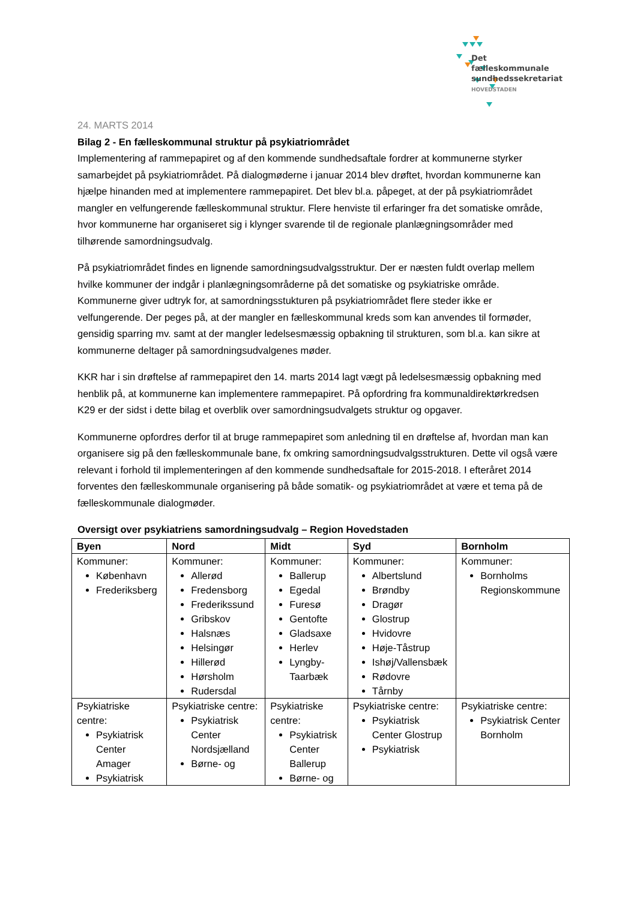Det
fælleskommunale
sundhedssekretariat
HOVEDSTADEN
24. MARTS 2014
Bilag 2 - En fælleskommunal struktur på psykiatriområdet
Implementering af rammepapiret og af den kommende sundhedsaftale fordrer at kommunerne styrker samarbejdet på psykiatriområdet. På dialogmøderne i januar 2014 blev drøftet, hvordan kommunerne kan hjælpe hinanden med at implementere rammepapiret. Det blev bl.a. påpeget, at der på psykiatriområdet mangler en velfungerende fælleskommunal struktur. Flere henviste til erfaringer fra det somatiske område, hvor kommunerne har organiseret sig i klynger svarende til de regionale planlægningsområder med tilhørende samordningsudvalg.
På psykiatriområdet findes en lignende samordningsudvalgsstruktur. Der er næsten fuldt overlap mellem hvilke kommuner der indgår i planlægningsområderne på det somatiske og psykiatriske område. Kommunerne giver udtryk for, at samordningsstukturen på psykiatriområdet flere steder ikke er velfungerende. Der peges på, at der mangler en fælleskommunal kreds som kan anvendes til formøder, gensidig sparring mv. samt at der mangler ledelsesmæssig opbakning til strukturen, som bl.a. kan sikre at kommunerne deltager på samordningsudvalgenes møder.
KKR har i sin drøftelse af rammepapiret den 14. marts 2014 lagt vægt på ledelsesmæssig opbakning med henblik på, at kommunerne kan implementere rammepapiret. På opfordring fra kommunaldirektørkredsen K29 er der sidst i dette bilag et overblik over samordningsudvalgets struktur og opgaver.
Kommunerne opfordres derfor til at bruge rammepapiret som anledning til en drøftelse af, hvordan man kan organisere sig på den fælleskommunale bane, fx omkring samordningsudvalgsstrukturen. Dette vil også være relevant i forhold til implementeringen af den kommende sundhedsaftale for 2015-2018. I efteråret 2014 forventes den fælleskommunale organisering på både somatik- og psykiatriområdet at være et tema på de fælleskommunale dialogmøder.
Oversigt over psykiatriens samordningsudvalg – Region Hovedstaden
| Byen | Nord | Midt | Syd | Bornholm |
| --- | --- | --- | --- | --- |
| Kommuner: København Frederiksberg | Kommuner: Allerød Fredensborg Frederikssund Gribskov Halsnæs Helsingør Hillerød Hørsholm Rudersdal | Kommuner: Ballerup Egedal Furesø Gentofte Gladsaxe Herlev Lyngby-Taarbæk | Kommuner: Albertslund Brøndby Dragør Glostrup Hvidovre Høje-Tåstrup Ishøj/Vallensbæk Rødovre Tårnby | Kommuner: Bornholms Regionskommune |
| Psykiatriske centre: Psykiatrisk Center Amager Psykiatrisk | Psykiatriske centre: Psykiatrisk Center Nordsjælland Børne- og | Psykiatriske centre: Psykiatrisk Center Ballerup Børne- og | Psykiatriske centre: Psykiatrisk Center Glostrup Psykiatrisk | Psykiatriske centre: Psykiatrisk Center Bornholm |